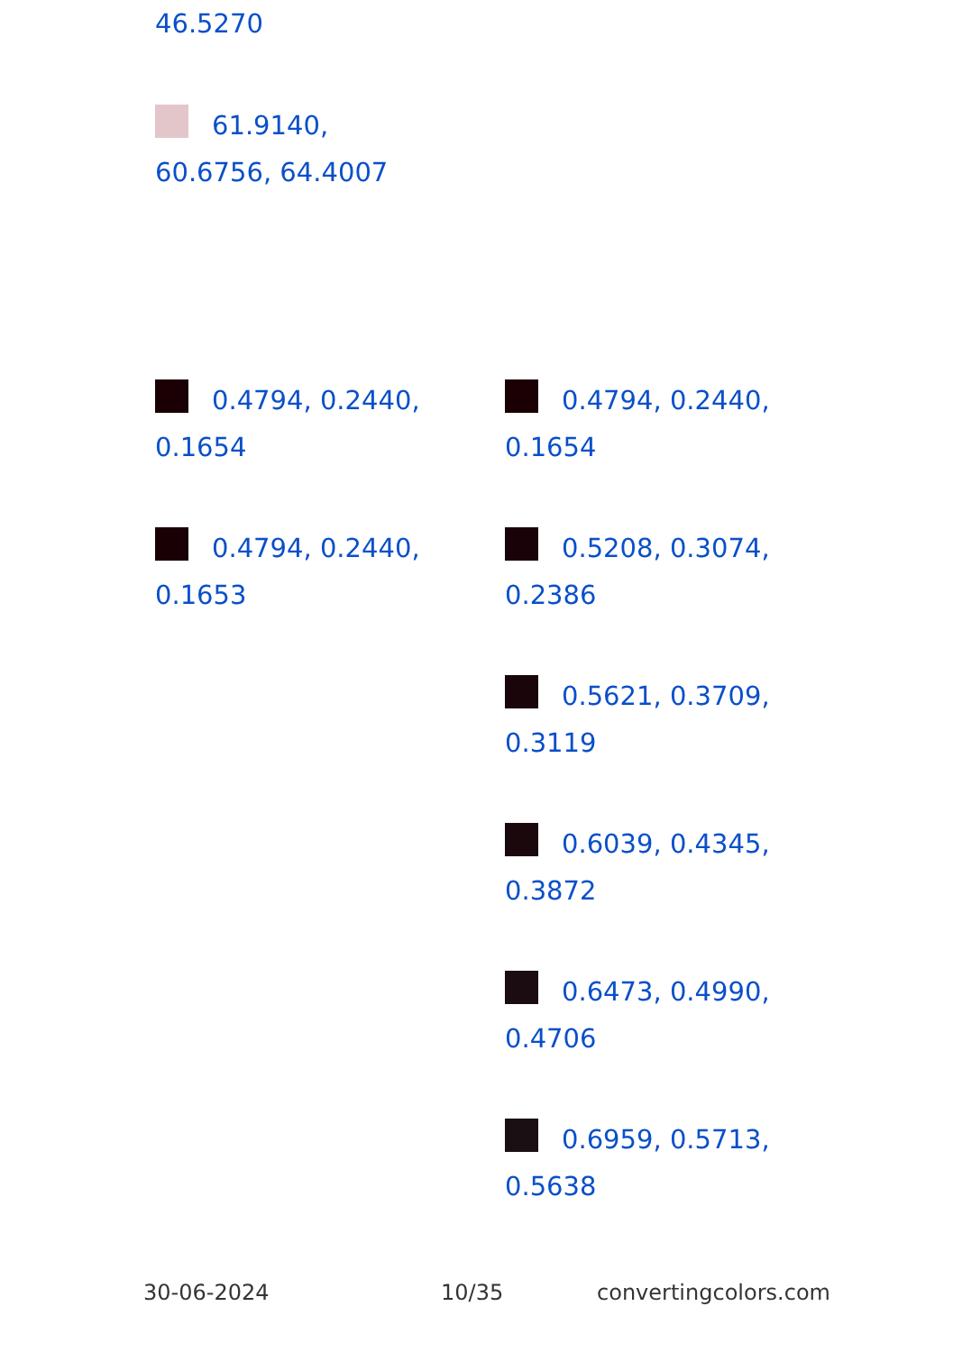46.5270
61.9140, 60.6756, 64.4007
0.4794, 0.2440, 0.1654
0.4794, 0.2440, 0.1654
0.4794, 0.2440, 0.1653
0.5208, 0.3074, 0.2386
0.5621, 0.3709, 0.3119
0.6039, 0.4345, 0.3872
0.6473, 0.4990, 0.4706
0.6959, 0.5713, 0.5638
30-06-2024 10/35 convertingcolors.com